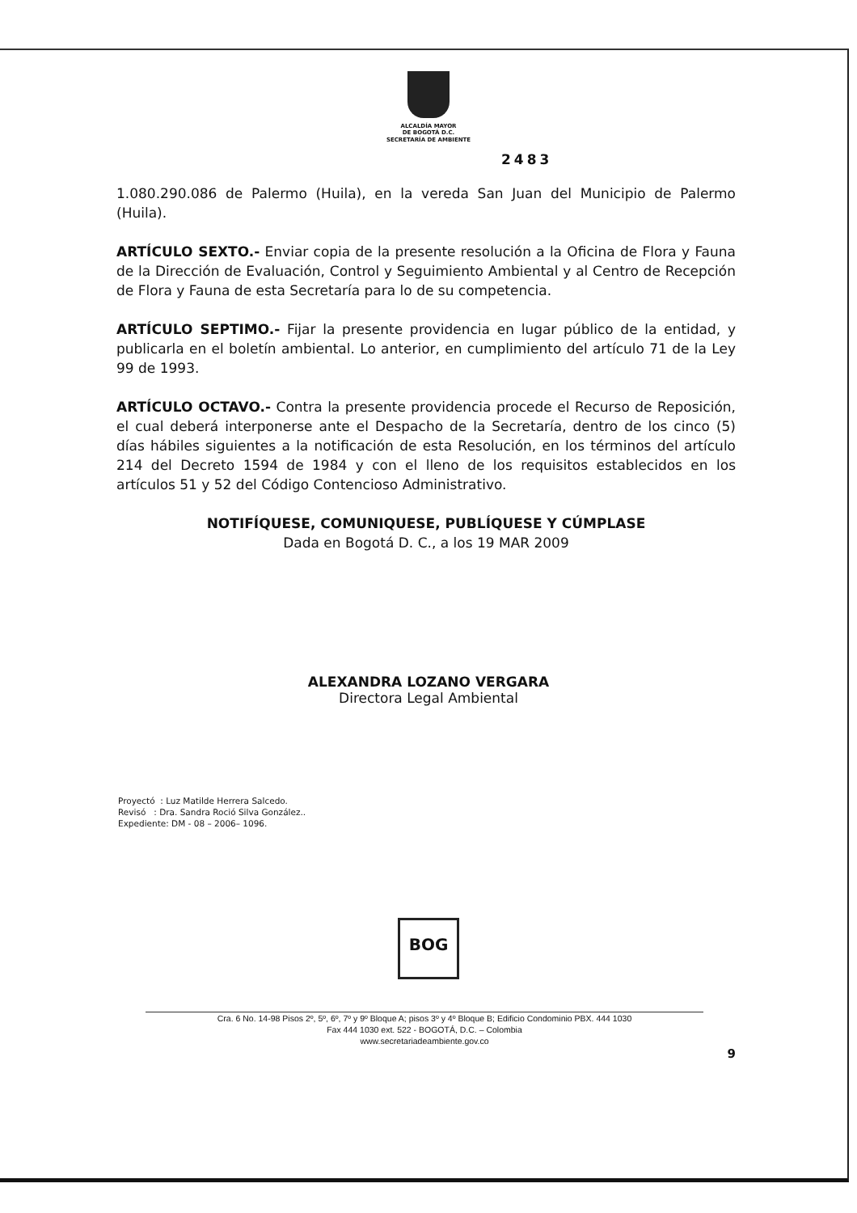ALCALDÍA MAYOR
DE BOGOTÁ D.C.
SECRETARÍA DE AMBIENTE
2483
1.080.290.086 de Palermo (Huila), en la vereda San Juan del Municipio de Palermo (Huila).
ARTÍCULO SEXTO.- Enviar copia de la presente resolución a la Oficina de Flora y Fauna de la Dirección de Evaluación, Control y Seguimiento Ambiental y al Centro de Recepción de Flora y Fauna de esta Secretaría para lo de su competencia.
ARTÍCULO SEPTIMO.- Fijar la presente providencia en lugar público de la entidad, y publicarla en el boletín ambiental. Lo anterior, en cumplimiento del artículo 71 de la Ley 99 de 1993.
ARTÍCULO OCTAVO.- Contra la presente providencia procede el Recurso de Reposición, el cual deberá interponerse ante el Despacho de la Secretaría, dentro de los cinco (5) días hábiles siguientes a la notificación de esta Resolución, en los términos del artículo 214 del Decreto 1594 de 1984 y con el lleno de los requisitos establecidos en los artículos 51 y 52 del Código Contencioso Administrativo.
NOTIFÍQUESE, COMUNIQUESE, PUBLÍQUESE Y CÚMPLASE
Dada en Bogotá D. C., a los 19 MAR 2009
ALEXANDRA LOZANO VERGARA
Directora Legal Ambiental
Proyectó : Luz Matilde Herrera Salcedo.
Revisó : Dra. Sandra Roció Silva González..
Expediente: DM - 08 – 2006– 1096.
BOG
Cra. 6 No. 14-98 Pisos 2º, 5º, 6º, 7º y 9º Bloque A; pisos 3º y 4º Bloque B; Edificio Condominio PBX. 444 1030
Fax 444 1030 ext. 522 - BOGOTÁ, D.C. – Colombia
www.secretariadeambiente.gov.co
9